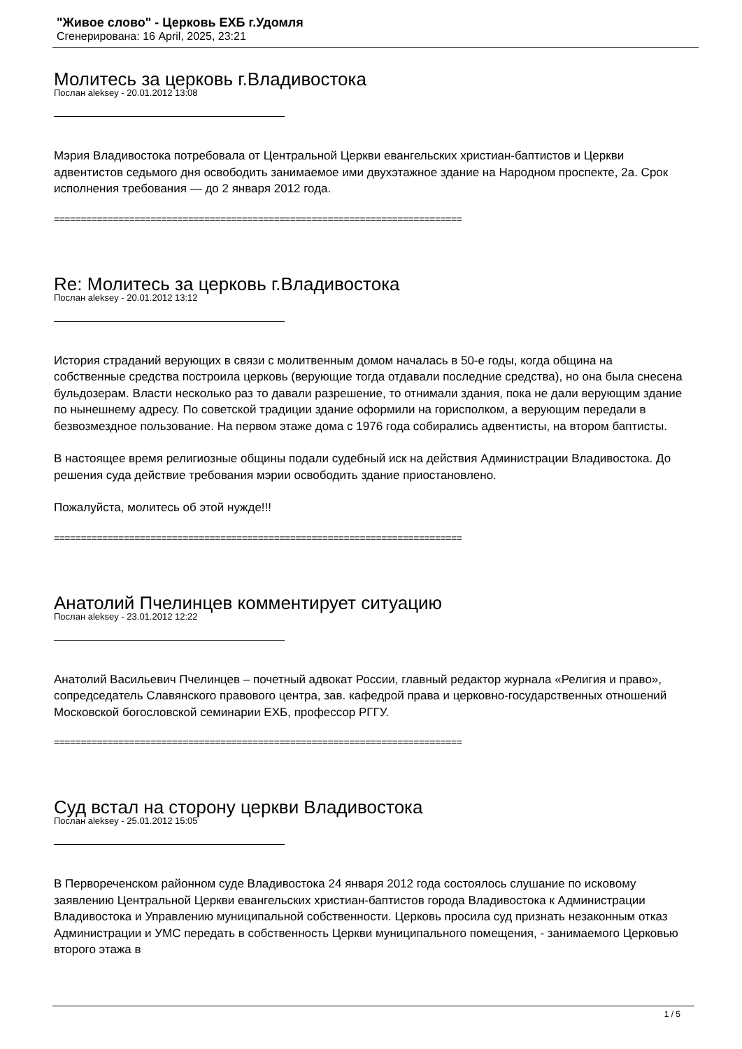"Живое слово" - Церковь ЕХБ г.Удомля
Сгенерирована: 16 April, 2025, 23:21
Молитесь за церковь г.Владивостока
Послан aleksey - 20.01.2012 13:08
Мэрия Владивостока потребовала от Центральной Церкви евангельских христиан-баптистов и Церкви адвентистов седьмого дня освободить занимаемое ими двухэтажное здание на Народном проспекте, 2а. Срок исполнения требования — до 2 января 2012 года.
============================================================================
Re: Молитесь за церковь г.Владивостока
Послан aleksey - 20.01.2012 13:12
История страданий верующих в связи с молитвенным домом началась в 50-е годы, когда община на собственные средства построила церковь (верующие тогда отдавали последние средства), но она была снесена бульдозерам. Власти несколько раз то давали разрешение, то отнимали здания, пока не дали верующим здание по нынешнему адресу. По советской традиции здание оформили на горисполком, а верующим передали в безвозмездное пользование. На первом этаже дома с 1976 года собирались адвентисты, на втором баптисты.
В настоящее время религиозные общины подали судебный иск на действия Администрации Владивостока. До решения суда действие требования мэрии освободить здание приостановлено.
Пожалуйста, молитесь об этой нужде!!!
============================================================================
Анатолий Пчелинцев комментирует ситуацию
Послан aleksey - 23.01.2012 12:22
Анатолий Васильевич Пчелинцев – почетный адвокат России, главный редактор журнала «Религия и право», сопредседатель Славянского правового центра, зав. кафедрой права и церковно-государственных отношений Московской богословской семинарии ЕХБ, профессор РГГУ.
============================================================================
Суд встал на сторону церкви Владивостока
Послан aleksey - 25.01.2012 15:05
В Первореченском районном суде Владивостока 24 января 2012 года состоялось слушание по исковому заявлению Центральной Церкви евангельских христиан-баптистов города Владивостока к Администрации Владивостока и Управлению муниципальной собственности. Церковь просила суд признать незаконным отказ Администрации и УМС передать в собственность Церкви муниципального помещения, - занимаемого Церковью второго этажа в
1 / 5